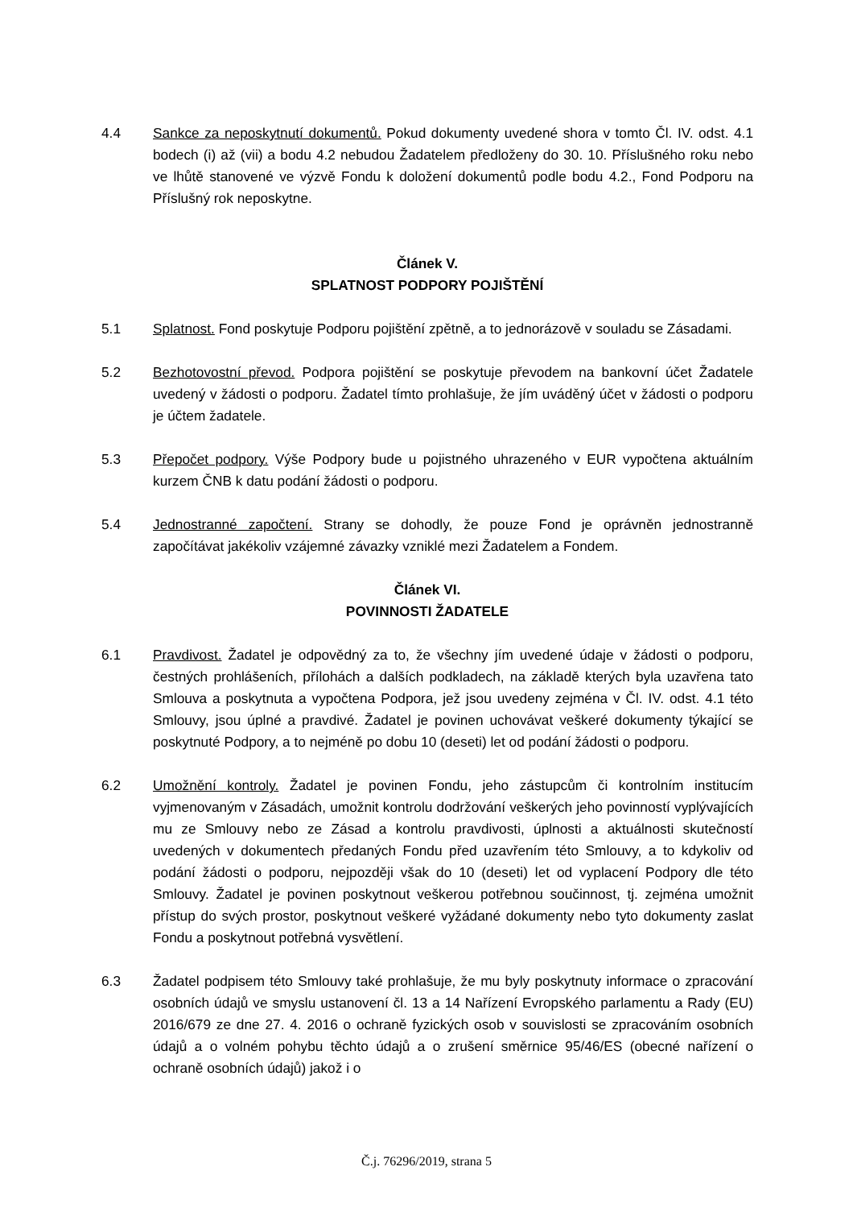4.4 Sankce za neposkytnutí dokumentů. Pokud dokumenty uvedené shora v tomto Čl. IV. odst. 4.1 bodech (i) až (vii) a bodu 4.2 nebudou Žadatelem předloženy do 30. 10. Příslušného roku nebo ve lhůtě stanovené ve výzvě Fondu k doložení dokumentů podle bodu 4.2., Fond Podporu na Příslušný rok neposkytne.
Článek V.
SPLATNOST PODPORY POJIŠTĚNÍ
5.1 Splatnost. Fond poskytuje Podporu pojištění zpětně, a to jednorázově v souladu se Zásadami.
5.2 Bezhotovostní převod. Podpora pojištění se poskytuje převodem na bankovní účet Žadatele uvedený v žádosti o podporu. Žadatel tímto prohlašuje, že jím uváděný účet v žádosti o podporu je účtem žadatele.
5.3 Přepočet podpory. Výše Podpory bude u pojistného uhrazeného v EUR vypočtena aktuálním kurzem ČNB k datu podání žádosti o podporu.
5.4 Jednostranné započtení. Strany se dohodly, že pouze Fond je oprávněn jednostranně započítávat jakékoliv vzájemné závazky vzniklé mezi Žadatelem a Fondem.
Článek VI.
POVINNOSTI ŽADATELE
6.1 Pravdivost. Žadatel je odpovědný za to, že všechny jím uvedené údaje v žádosti o podporu, čestných prohlášeních, přílohách a dalších podkladech, na základě kterých byla uzavřena tato Smlouva a poskytnuta a vypočtena Podpora, jež jsou uvedeny zejména v Čl. IV. odst. 4.1 této Smlouvy, jsou úplné a pravdivé. Žadatel je povinen uchovávat veškeré dokumenty týkající se poskytnuté Podpory, a to nejméně po dobu 10 (deseti) let od podání žádosti o podporu.
6.2 Umožnění kontroly. Žadatel je povinen Fondu, jeho zástupcům či kontrolním institucím vyjmenovaným v Zásadách, umožnit kontrolu dodržování veškerých jeho povinností vyplývajících mu ze Smlouvy nebo ze Zásad a kontrolu pravdivosti, úplnosti a aktuálnosti skutečností uvedených v dokumentech předaných Fondu před uzavřením této Smlouvy, a to kdykoliv od podání žádosti o podporu, nejpozději však do 10 (deseti) let od vyplacení Podpory dle této Smlouvy. Žadatel je povinen poskytnout veškerou potřebnou součinnost, tj. zejména umožnit přístup do svých prostor, poskytnout veškeré vyžádané dokumenty nebo tyto dokumenty zaslat Fondu a poskytnout potřebná vysvětlení.
6.3 Žadatel podpisem této Smlouvy také prohlašuje, že mu byly poskytnuty informace o zpracování osobních údajů ve smyslu ustanovení čl. 13 a 14 Nařízení Evropského parlamentu a Rady (EU) 2016/679 ze dne 27. 4. 2016 o ochraně fyzických osob v souvislosti se zpracováním osobních údajů a o volném pohybu těchto údajů a o zrušení směrnice 95/46/ES (obecné nařízení o ochraně osobních údajů) jakož i o
Č.j. 76296/2019, strana 5